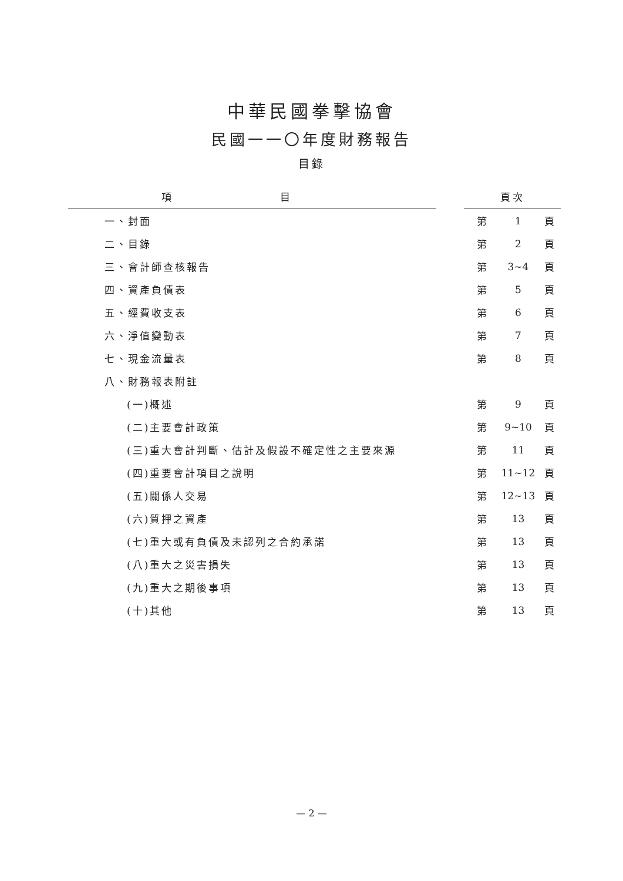中華民國拳擊協會
民國一一〇年度財務報告
目錄
| 項 目 | | 頁次 | | |
| --- | --- | --- | --- | --- |
| 一、封面 | | 第 | 1 | 頁 |
| 二、目錄 | | 第 | 2 | 頁 |
| 三、會計師查核報告 | | 第 | 3~4 | 頁 |
| 四、資產負債表 | | 第 | 5 | 頁 |
| 五、經費收支表 | | 第 | 6 | 頁 |
| 六、淨值變動表 | | 第 | 7 | 頁 |
| 七、現金流量表 | | 第 | 8 | 頁 |
| 八、財務報表附註 | | | | |
| (一)概述 | | 第 | 9 | 頁 |
| (二)主要會計政策 | | 第 | 9~10 | 頁 |
| (三)重大會計判斷、估計及假設不確定性之主要來源 | | 第 | 11 | 頁 |
| (四)重要會計項目之說明 | | 第 | 11~12 | 頁 |
| (五)關係人交易 | | 第 | 12~13 | 頁 |
| (六)質押之資產 | | 第 | 13 | 頁 |
| (七)重大或有負債及未認列之合約承諾 | | 第 | 13 | 頁 |
| (八)重大之災害損失 | | 第 | 13 | 頁 |
| (九)重大之期後事項 | | 第 | 13 | 頁 |
| (十)其他 | | 第 | 13 | 頁 |
— 2 —